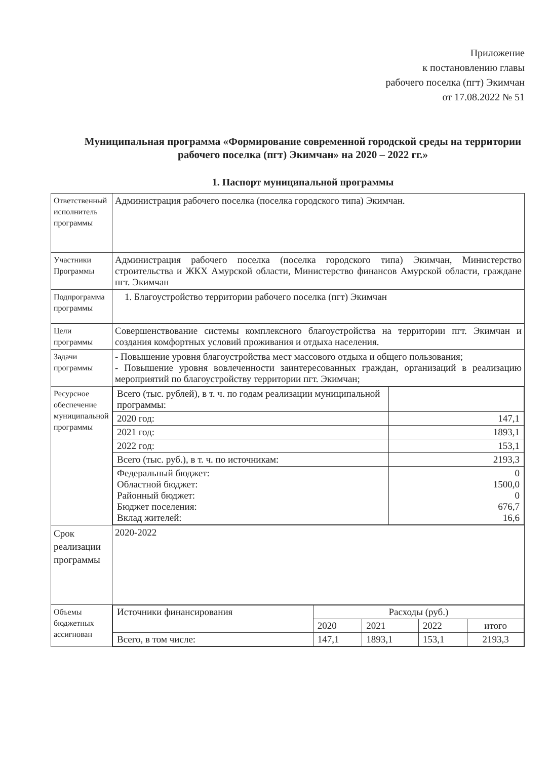Приложение
к постановлению главы
рабочего поселка (пгт) Экимчан
от 17.08.2022 № 51
Муниципальная программа «Формирование современной городской среды на территории рабочего поселка (пгт) Экимчан» на 2020 – 2022 гг.»
1. Паспорт муниципальной программы
| Ответственный исполнитель программы | Администрация рабочего поселка (поселка городского типа) Экимчан. |
| Участники Программы | Администрация рабочего поселка (поселка городского типа) Экимчан, Министерство строительства и ЖКХ Амурской области, Министерство финансов Амурской области, граждане пгт. Экимчан |
| Подпрограмма программы | 1. Благоустройство территории рабочего поселка (пгт) Экимчан |
| Цели программы | Совершенствование системы комплексного благоустройства на территории пгт. Экимчан и создания комфортных условий проживания и отдыха населения. |
| Задачи программы | - Повышение уровня благоустройства мест массового отдыха и общего пользования; - Повышение уровня вовлеченности заинтересованных граждан, организаций в реализацию мероприятий по благоустройству территории пгт. Экимчан; |
| Ресурсное обеспечение муниципальной программы | / Всего (тыс. рублей), в т. ч. по годам реализации муниципальной программы: / / / 2020 год: / 147,1 / / 2021 год: / 1893,1 / / 2022 год: / 153,1 / / Всего (тыс. руб.), в т. ч. по источникам: / 2193,3 / / Федеральный бюджет: Областной бюджет: Районный бюджет: Бюджет поселения: Вклад жителей: / 0 1500,0 0 676,7 16,6 / |
| Срок реализации программы | 2020-2022 |
| Объемы бюджетных ассигнован | / Источники финансирования / Расходы (руб.) / / / / / / 2020 / 2021 / 2022 / итого / / Всего, в том числе: / 147,1 / 1893,1 / 153,1 / 2193,3 / |